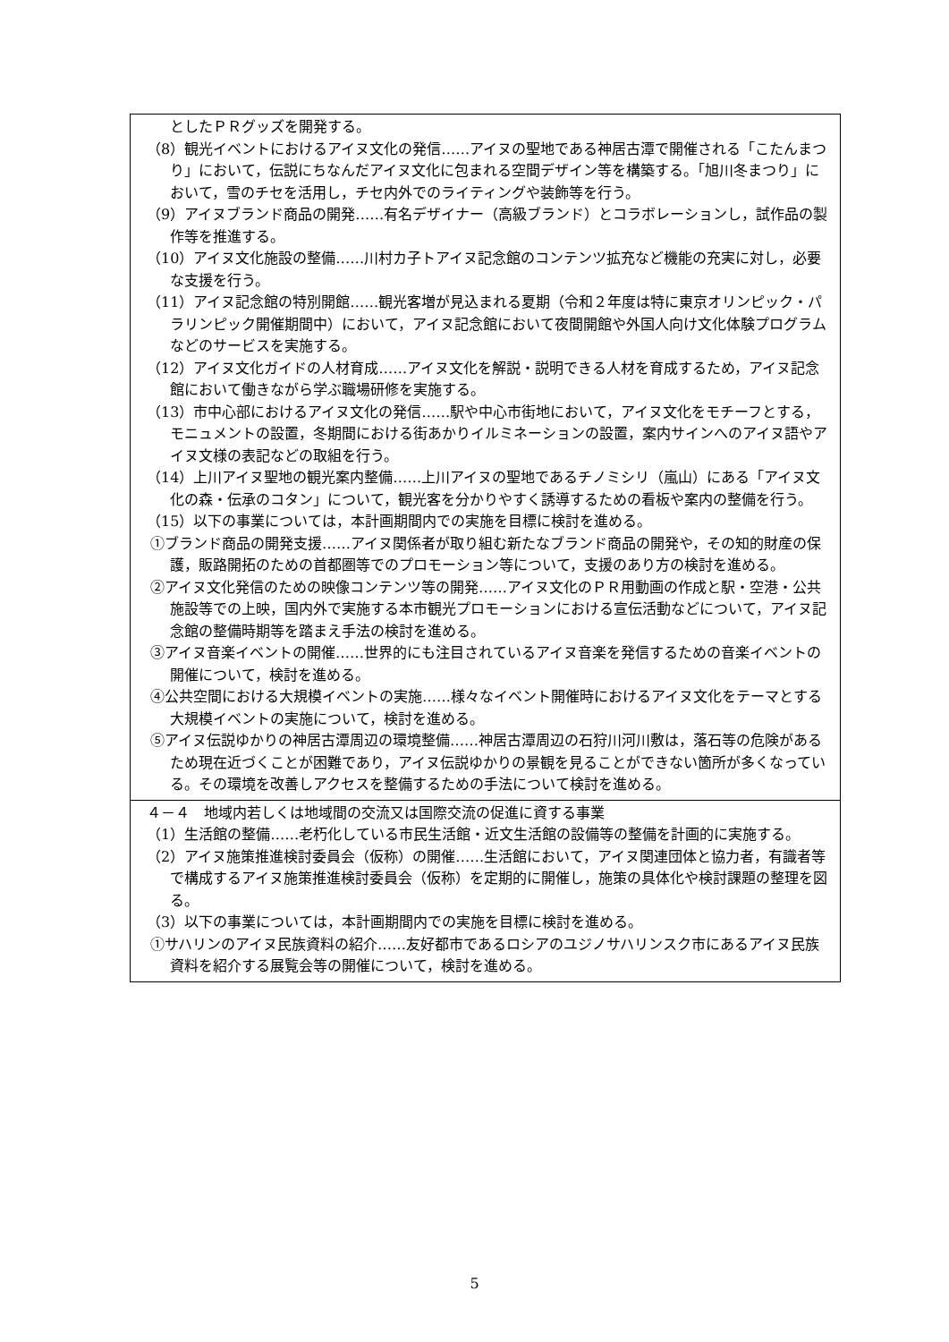| としたＰＲグッズを開発する。 （8）観光イベントにおけるアイヌ文化の発信……アイヌの聖地である神居古潭で開催される「こたんまつり」において，伝説にちなんだアイヌ文化に包まれる空間デザイン等を構築する。「旭川冬まつり」において，雪のチセを活用し，チセ内外でのライティングや装飾等を行う。 （9）アイヌブランド商品の開発……有名デザイナー（高級ブランド）とコラボレーションし，試作品の製作等を推進する。 （10）アイヌ文化施設の整備……川村カ子トアイヌ記念館のコンテンツ拡充など機能の充実に対し，必要な支援を行う。 （11）アイヌ記念館の特別開館……観光客増が見込まれる夏期（令和２年度は特に東京オリンピック・パラリンピック開催期間中）において，アイヌ記念館において夜間開館や外国人向け文化体験プログラムなどのサービスを実施する。 （12）アイヌ文化ガイドの人材育成……アイヌ文化を解説・説明できる人材を育成するため，アイヌ記念館において働きながら学ぶ職場研修を実施する。 （13）市中心部におけるアイヌ文化の発信……駅や中心市街地において，アイヌ文化をモチーフとする，モニュメントの設置，冬期間における街あかりイルミネーションの設置，案内サインへのアイヌ語やアイヌ文様の表記などの取組を行う。 （14）上川アイヌ聖地の観光案内整備……上川アイヌの聖地であるチノミシリ（嵐山）にある「アイヌ文化の森・伝承のコタン」について，観光客を分かりやすく誘導するための看板や案内の整備を行う。 （15）以下の事業については，本計画期間内での実施を目標に検討を進める。 ①ブランド商品の開発支援……アイヌ関係者が取り組む新たなブランド商品の開発や，その知的財産の保護，販路開拓のための首都圏等でのプロモーション等について，支援のあり方の検討を進める。 ②アイヌ文化発信のための映像コンテンツ等の開発……アイヌ文化のＰＲ用動画の作成と駅・空港・公共施設等での上映，国内外で実施する本市観光プロモーションにおける宣伝活動などについて，アイヌ記念館の整備時期等を踏まえ手法の検討を進める。 ③アイヌ音楽イベントの開催……世界的にも注目されているアイヌ音楽を発信するための音楽イベントの開催について，検討を進める。 ④公共空間における大規模イベントの実施……様々なイベント開催時におけるアイヌ文化をテーマとする大規模イベントの実施について，検討を進める。 ⑤アイヌ伝説ゆかりの神居古潭周辺の環境整備……神居古潭周辺の石狩川河川敷は，落石等の危険があるため現在近づくことが困難であり，アイヌ伝説ゆかりの景観を見ることができない箇所が多くなっている。その環境を改善しアクセスを整備するための手法について検討を進める。 |
| ４－４ 地域内若しくは地域間の交流又は国際交流の促進に資する事業 （1）生活館の整備……老朽化している市民生活館・近文生活館の設備等の整備を計画的に実施する。 （2）アイヌ施策推進検討委員会（仮称）の開催……生活館において，アイヌ関連団体と協力者，有識者等で構成するアイヌ施策推進検討委員会（仮称）を定期的に開催し，施策の具体化や検討課題の整理を図る。 （3）以下の事業については，本計画期間内での実施を目標に検討を進める。 ①サハリンのアイヌ民族資料の紹介……友好都市であるロシアのユジノサハリンスク市にあるアイヌ民族資料を紹介する展覧会等の開催について，検討を進める。 |
5